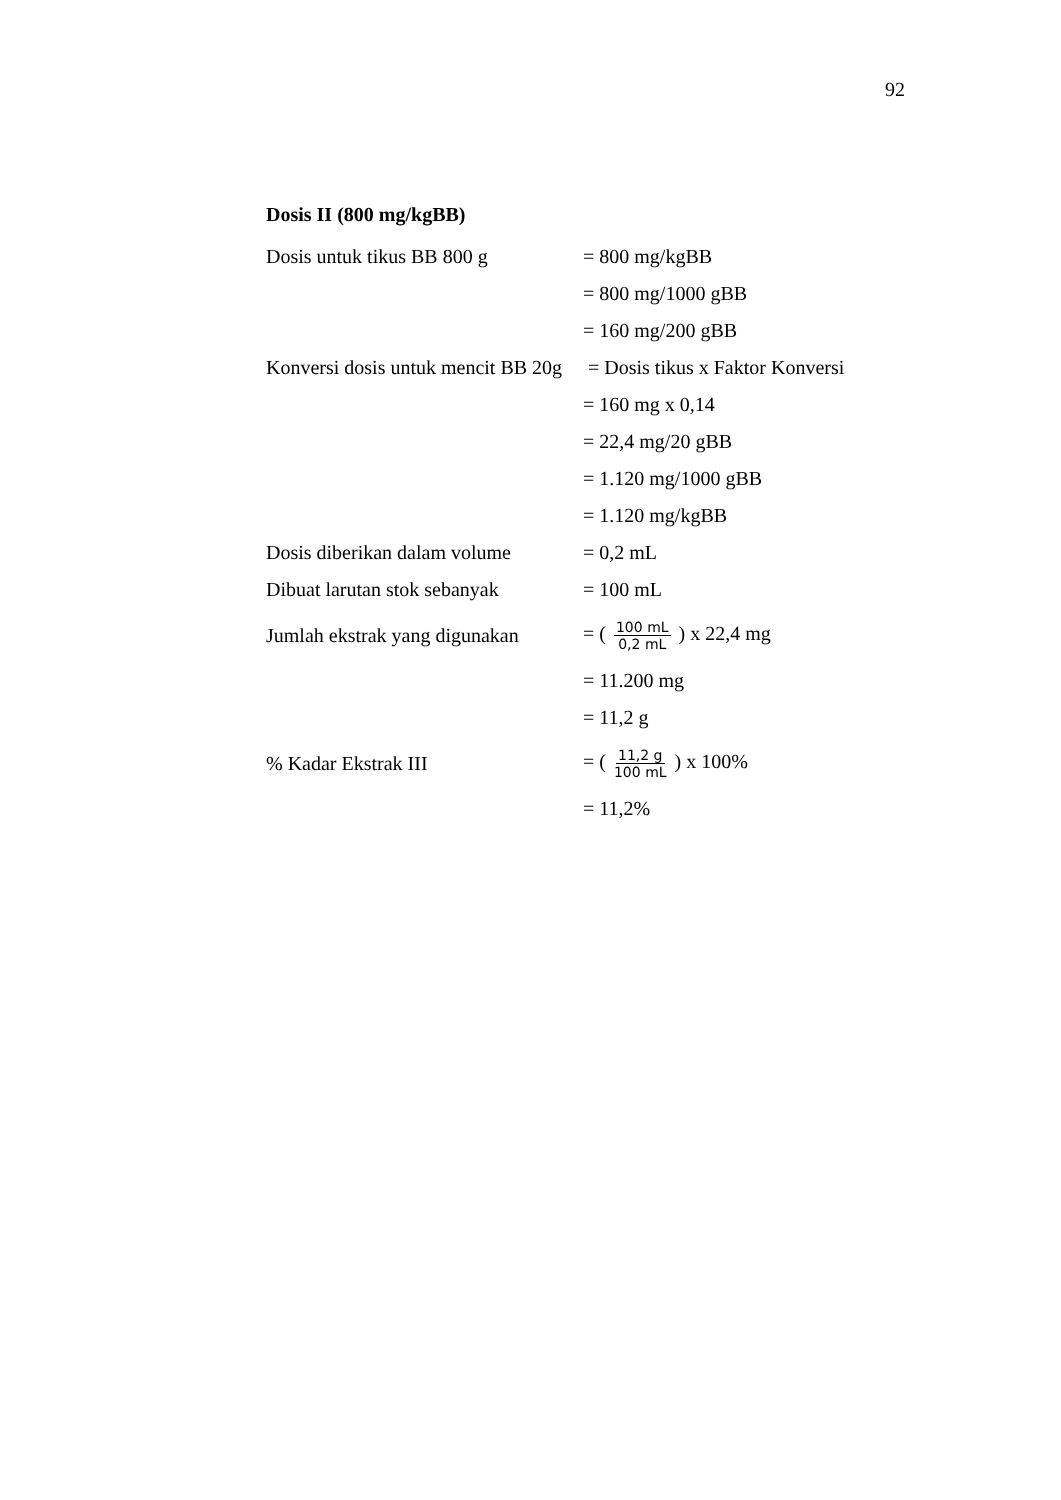92
Dosis II (800 mg/kgBB)
Dosis untuk tikus BB 800 g = 800 mg/kgBB
= 800 mg/1000 gBB
= 160 mg/200 gBB
Konversi dosis untuk mencit BB 20g
= Dosis tikus x Faktor Konversi
= 160 mg x 0,14
= 22,4 mg/20 gBB
= 1.120 mg/1000 gBB
= 1.120 mg/kgBB
Dosis diberikan dalam volume = 0,2 mL
Dibuat larutan stok sebanyak = 100 mL
Jumlah ekstrak yang digunakan = ( 100 mL 0,2 mL ) x 22,4 mg
= 11.200 mg
= 11,2 g
% Kadar Ekstrak III = ( 11,2 g 100 mL ) x 100%
= 11,2%